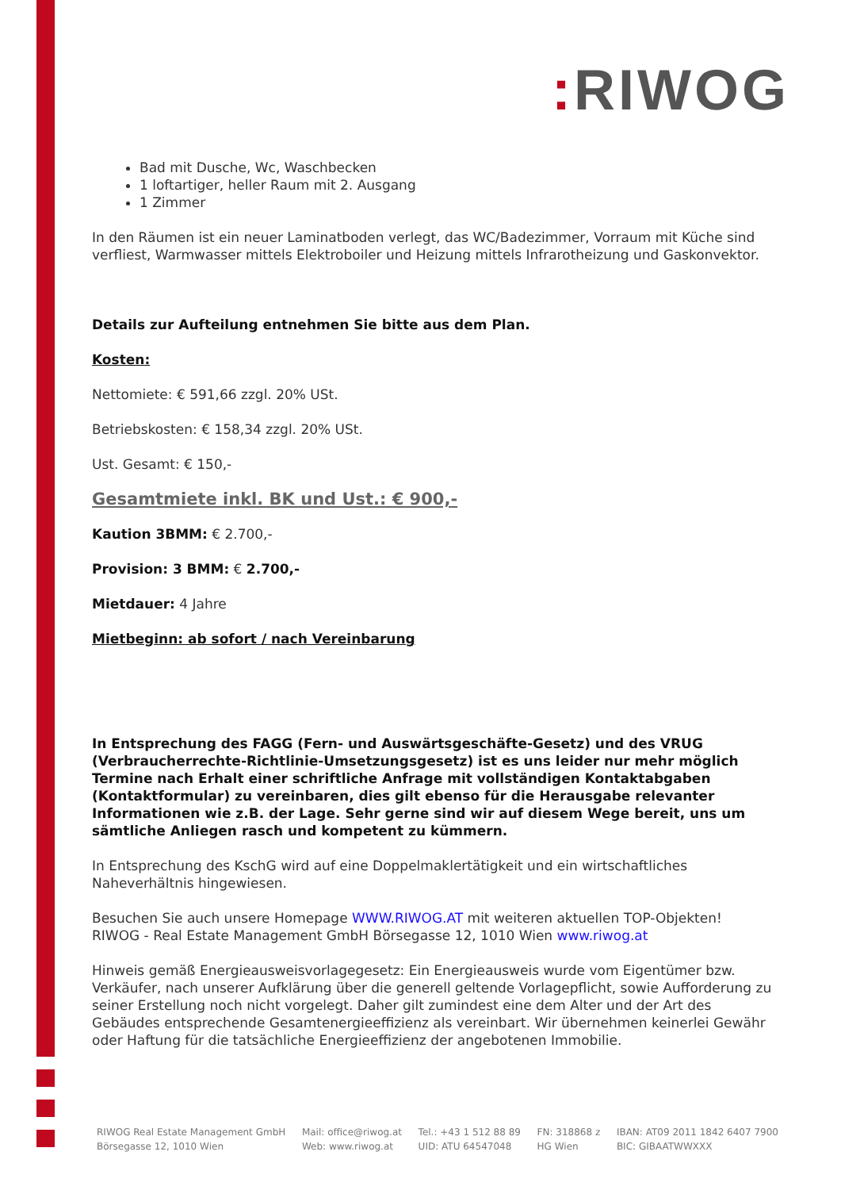: RIWOG
Bad mit Dusche, Wc, Waschbecken
1 loftartiger, heller Raum mit 2. Ausgang
1 Zimmer
In den Räumen ist ein neuer Laminatboden verlegt, das WC/Badezimmer, Vorraum mit Küche sind verfliest, Warmwasser mittels Elektroboiler und Heizung mittels Infrarotheizung und Gaskonvektor.
Details zur Aufteilung entnehmen Sie bitte aus dem Plan.
Kosten:
Nettomiete: € 591,66 zzgl. 20% USt.
Betriebskosten: € 158,34 zzgl. 20% USt.
Ust. Gesamt: € 150,-
Gesamtmiete inkl. BK und Ust.: € 900,-
Kaution 3BMM: € 2.700,-
Provision: 3 BMM: € 2.700,-
Mietdauer: 4 Jahre
Mietbeginn: ab sofort / nach Vereinbarung
In Entsprechung des FAGG (Fern- und Auswärtsgeschäfte-Gesetz) und des VRUG (Verbraucherrechte-Richtlinie-Umsetzungsgesetz) ist es uns leider nur mehr möglich Termine nach Erhalt einer schriftliche Anfrage mit vollständigen Kontaktabgaben (Kontaktformular) zu vereinbaren, dies gilt ebenso für die Herausgabe relevanter Informationen wie z.B. der Lage. Sehr gerne sind wir auf diesem Wege bereit, uns um sämtliche Anliegen rasch und kompetent zu kümmern.
In Entsprechung des KschG wird auf eine Doppelmaklertätigkeit und ein wirtschaftliches Naheverhältnis hingewiesen.
Besuchen Sie auch unsere Homepage WWW.RIWOG.AT mit weiteren aktuellen TOP-Objekten! RIWOG - Real Estate Management GmbH Börsegasse 12, 1010 Wien www.riwog.at
Hinweis gemäß Energieausweisvorlagegesetz: Ein Energieausweis wurde vom Eigentümer bzw. Verkäufer, nach unserer Aufklärung über die generell geltende Vorlagepflicht, sowie Aufforderung zu seiner Erstellung noch nicht vorgelegt. Daher gilt zumindest eine dem Alter und der Art des Gebäudes entsprechende Gesamtenergieeffizienz als vereinbart. Wir übernehmen keinerlei Gewähr oder Haftung für die tatsächliche Energieeffizienz der angebotenen Immobilie.
RIWOG Real Estate Management GmbH
Börsegasse 12, 1010 Wien
Mail: office@riwog.at
Web: www.riwog.at
Tel.: +43 1 512 88 89
UID: ATU 64547048
FN: 318868 z
HG Wien
IBAN: AT09 2011 1842 6407 7900
BIC: GIBAATWWXXX